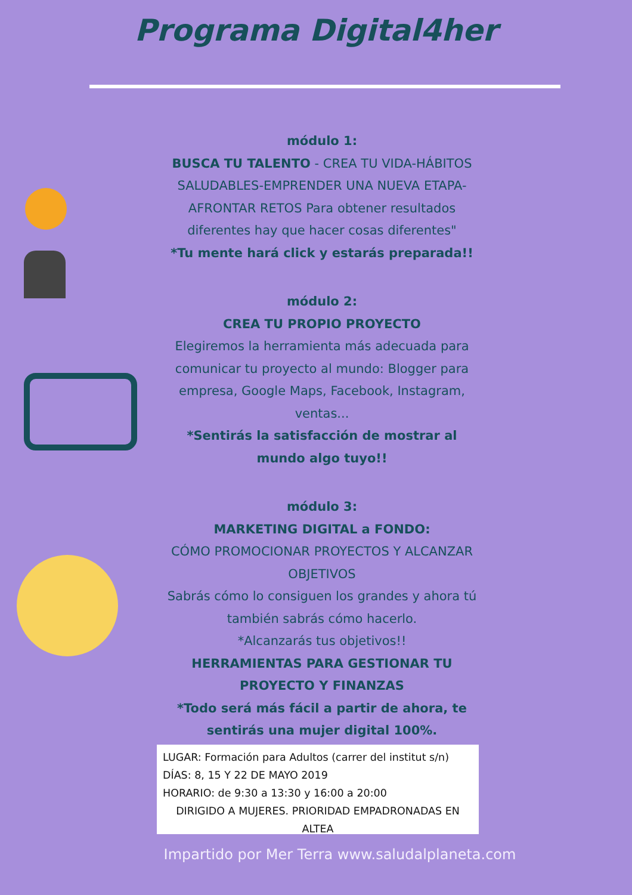Programa Digital4her
módulo 1:
BUSCA TU TALENTO - CREA TU VIDA-HÁBITOS SALUDABLES-EMPRENDER UNA NUEVA ETAPA-AFRONTAR RETOS Para obtener resultados diferentes hay que hacer cosas diferentes"
*Tu mente hará click y estarás preparada!!
módulo 2:
CREA TU PROPIO PROYECTO
Elegiremos la herramienta más adecuada para comunicar tu proyecto al mundo: Blogger para empresa, Google Maps, Facebook, Instagram, ventas...
*Sentirás la satisfacción de mostrar al mundo algo tuyo!!
módulo 3:
MARKETING DIGITAL a FONDO:
CÓMO PROMOCIONAR PROYECTOS Y ALCANZAR OBJETIVOS
Sabrás cómo lo consiguen los grandes y ahora tú también sabrás cómo hacerlo.
*Alcanzarás tus objetivos!!
HERRAMIENTAS PARA GESTIONAR TU PROYECTO Y FINANZAS
*Todo será más fácil a partir de ahora, te sentirás una mujer digital 100%.
LUGAR: Formación para Adultos (carrer del institut s/n)
DÍAS: 8, 15 Y 22 DE MAYO 2019
HORARIO: de 9:30 a 13:30 y 16:00 a 20:00
DIRIGIDO A MUJERES. PRIORIDAD EMPADRONADAS EN ALTEA
Impartido por Mer Terra www.saludalplaneta.com